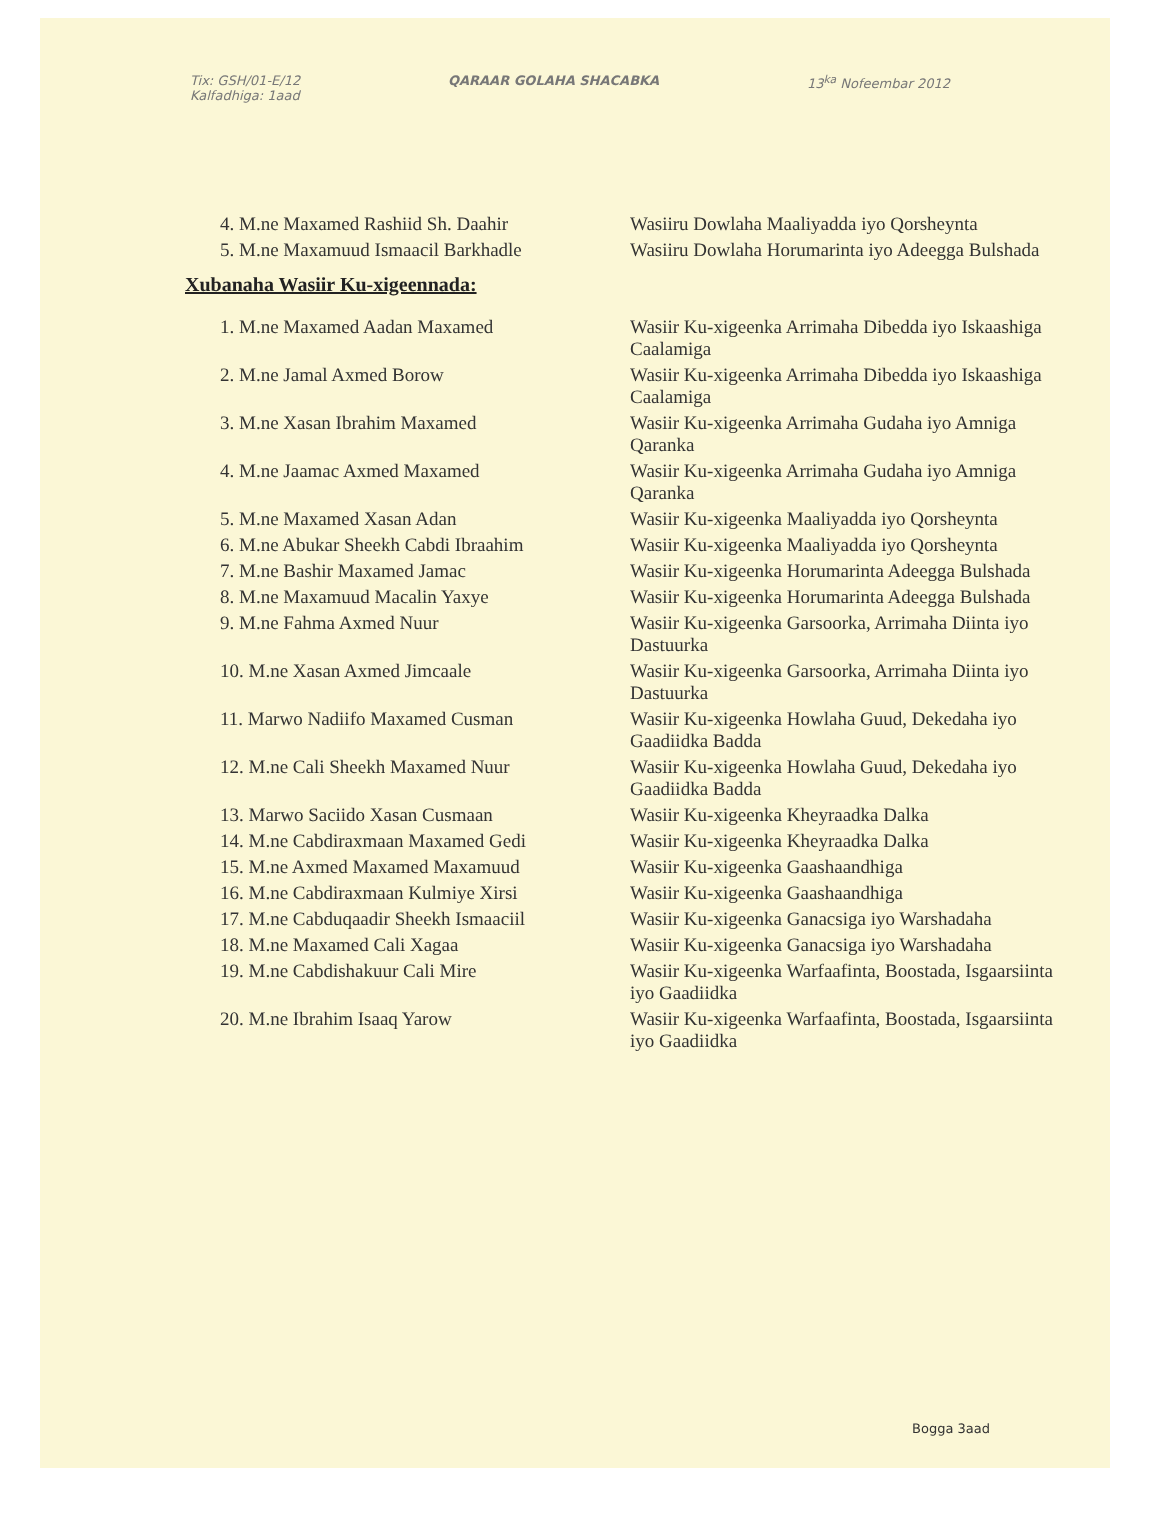Tix: GSH/01-E/12
Kalfadhiga: 1aad
QARAAR GOLAHA SHACABKA 13<sup>ka</sup> Nofeembar 2012
| 4. M.ne Maxamed Rashiid Sh. Daahir | Wasiiru Dowlaha Maaliyadda iyo Qorsheynta |
| 5. M.ne Maxamuud Ismaacil Barkhadle | Wasiiru Dowlaha Horumarinta iyo Adeegga Bulshada |
Xubanaha Wasiir Ku-xigeennada:
| 1. M.ne Maxamed Aadan Maxamed | Wasiir Ku-xigeenka Arrimaha Dibedda iyo Iskaashiga Caalamiga |
| 2. M.ne Jamal Axmed Borow | Wasiir Ku-xigeenka Arrimaha Dibedda iyo Iskaashiga Caalamiga |
| 3. M.ne Xasan Ibrahim Maxamed | Wasiir Ku-xigeenka Arrimaha Gudaha iyo Amniga Qaranka |
| 4. M.ne Jaamac Axmed Maxamed | Wasiir Ku-xigeenka Arrimaha Gudaha iyo Amniga Qaranka |
| 5. M.ne Maxamed Xasan Adan | Wasiir Ku-xigeenka Maaliyadda iyo Qorsheynta |
| 6. M.ne Abukar Sheekh Cabdi Ibraahim | Wasiir Ku-xigeenka Maaliyadda iyo Qorsheynta |
| 7. M.ne Bashir Maxamed Jamac | Wasiir Ku-xigeenka Horumarinta Adeegga Bulshada |
| 8. M.ne Maxamuud Macalin Yaxye | Wasiir Ku-xigeenka Horumarinta Adeegga Bulshada |
| 9. M.ne Fahma Axmed Nuur | Wasiir Ku-xigeenka Garsoorka, Arrimaha Diinta iyo Dastuurka |
| 10. M.ne Xasan Axmed Jimcaale | Wasiir Ku-xigeenka Garsoorka, Arrimaha Diinta iyo Dastuurka |
| 11. Marwo Nadiifo Maxamed Cusman | Wasiir Ku-xigeenka Howlaha Guud, Dekedaha iyo Gaadiidka Badda |
| 12. M.ne Cali Sheekh Maxamed Nuur | Wasiir Ku-xigeenka Howlaha Guud, Dekedaha iyo Gaadiidka Badda |
| 13. Marwo Saciido Xasan Cusmaan | Wasiir Ku-xigeenka Kheyraadka Dalka |
| 14. M.ne Cabdiraxmaan Maxamed Gedi | Wasiir Ku-xigeenka Kheyraadka Dalka |
| 15. M.ne Axmed Maxamed Maxamuud | Wasiir Ku-xigeenka Gaashaandhiga |
| 16. M.ne Cabdiraxmaan Kulmiye Xirsi | Wasiir Ku-xigeenka Gaashaandhiga |
| 17. M.ne Cabduqaadir Sheekh Ismaaciil | Wasiir Ku-xigeenka Ganacsiga iyo Warshadaha |
| 18. M.ne Maxamed Cali Xagaa | Wasiir Ku-xigeenka Ganacsiga iyo Warshadaha |
| 19. M.ne Cabdishakuur Cali Mire | Wasiir Ku-xigeenka Warfaafinta, Boostada, Isgaarsiinta iyo Gaadiidka |
| 20. M.ne Ibrahim Isaaq Yarow | Wasiir Ku-xigeenka Warfaafinta, Boostada, Isgaarsiinta iyo Gaadiidka |
Bogga 3aad